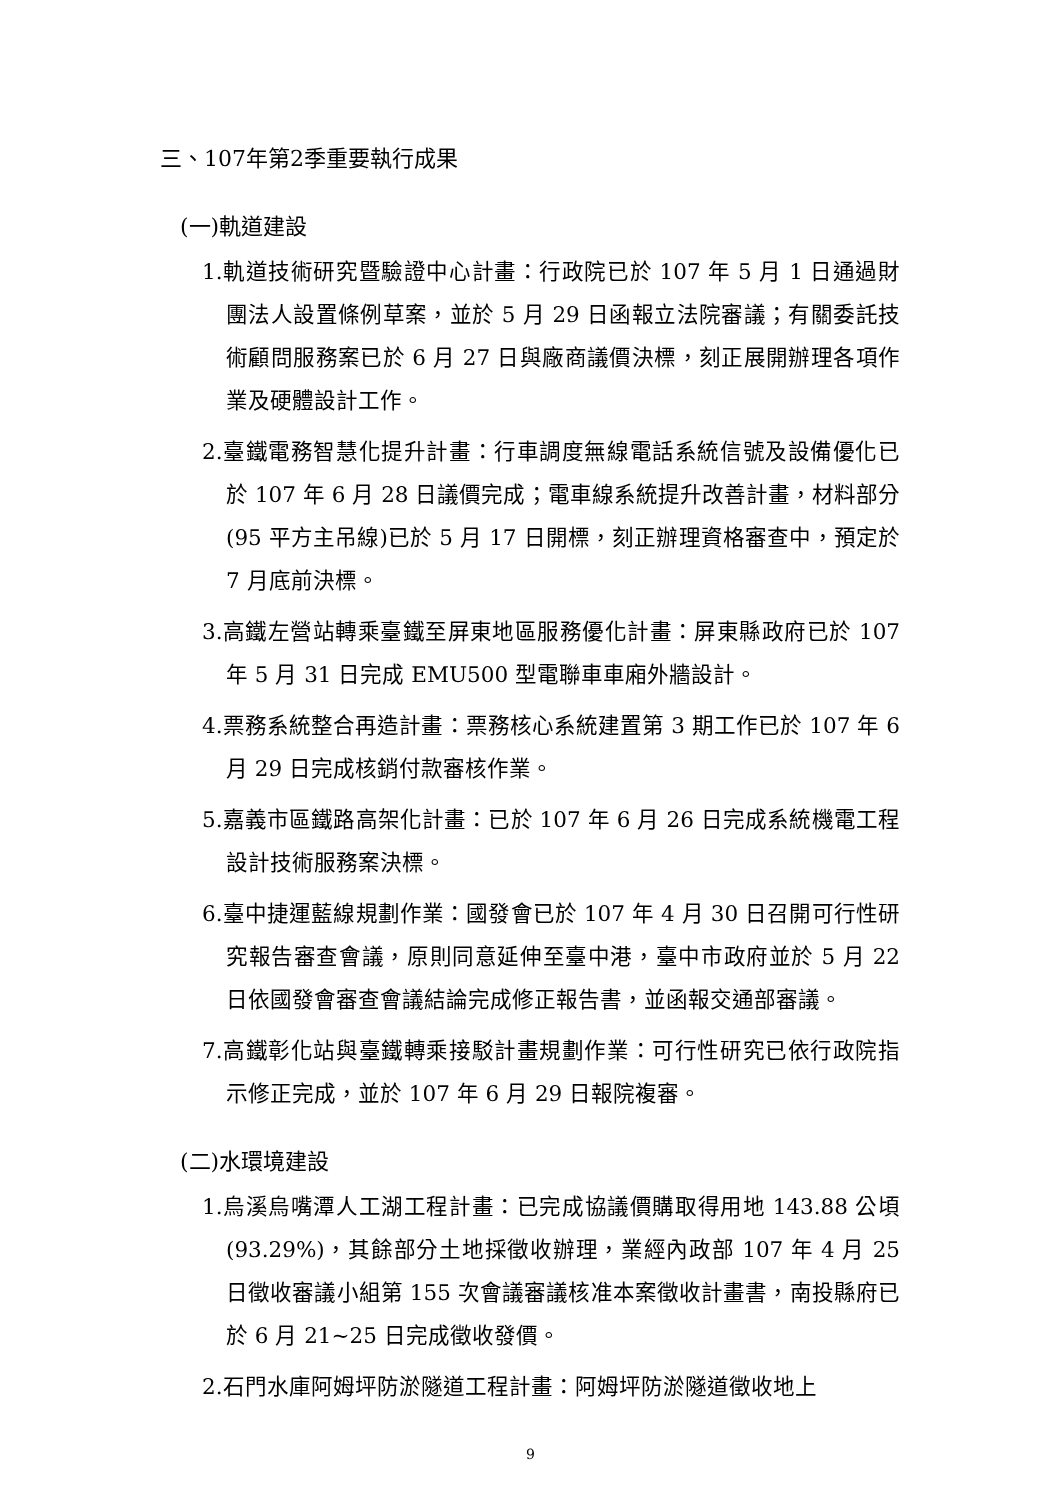三、107年第2季重要執行成果
(一)軌道建設
1.軌道技術研究暨驗證中心計畫：行政院已於 107 年 5 月 1 日通過財團法人設置條例草案，並於 5 月 29 日函報立法院審議；有關委託技術顧問服務案已於 6 月 27 日與廠商議價決標，刻正展開辦理各項作業及硬體設計工作。
2.臺鐵電務智慧化提升計畫：行車調度無線電話系統信號及設備優化已於 107 年 6 月 28 日議價完成；電車線系統提升改善計畫，材料部分(95 平方主吊線)已於 5 月 17 日開標，刻正辦理資格審查中，預定於 7 月底前決標。
3.高鐵左營站轉乘臺鐵至屏東地區服務優化計畫：屏東縣政府已於 107 年 5 月 31 日完成 EMU500 型電聯車車廂外牆設計。
4.票務系統整合再造計畫：票務核心系統建置第 3 期工作已於 107 年 6 月 29 日完成核銷付款審核作業。
5.嘉義市區鐵路高架化計畫：已於 107 年 6 月 26 日完成系統機電工程設計技術服務案決標。
6.臺中捷運藍線規劃作業：國發會已於 107 年 4 月 30 日召開可行性研究報告審查會議，原則同意延伸至臺中港，臺中市政府並於 5 月 22 日依國發會審查會議結論完成修正報告書，並函報交通部審議。
7.高鐵彰化站與臺鐵轉乘接駁計畫規劃作業：可行性研究已依行政院指示修正完成，並於 107 年 6 月 29 日報院複審。
(二)水環境建設
1.烏溪烏嘴潭人工湖工程計畫：已完成協議價購取得用地 143.88 公頃(93.29%)，其餘部分土地採徵收辦理，業經內政部 107 年 4 月 25 日徵收審議小組第 155 次會議審議核准本案徵收計畫書，南投縣府已於 6 月 21~25 日完成徵收發價。
2.石門水庫阿姆坪防淤隧道工程計畫：阿姆坪防淤隧道徵收地上
9